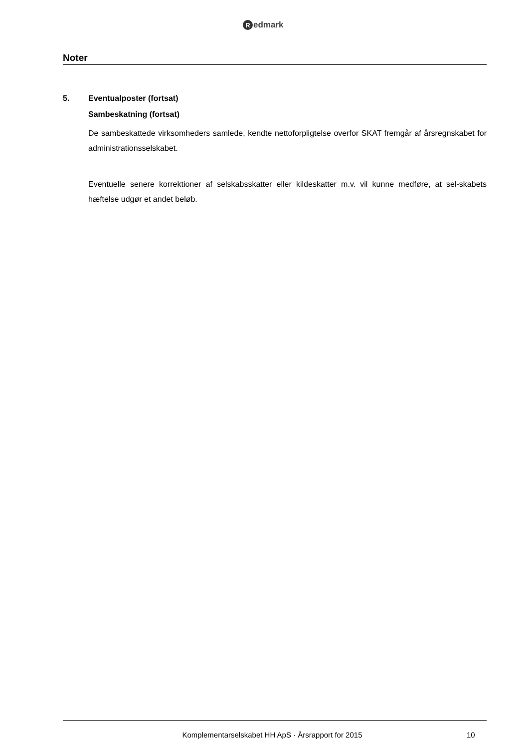Redmark
Noter
5. Eventualposter (fortsat)
Sambeskatning (fortsat)
De sambeskattede virksomheders samlede, kendte nettoforpligtelse overfor SKAT fremgår af årsregnskabet for administrationsselskabet.
Eventuelle senere korrektioner af selskabsskatter eller kildeskatter m.v. vil kunne medføre, at sel-skabets hæftelse udgør et andet beløb.
Komplementarselskabet HH ApS · Årsrapport for 2015 10